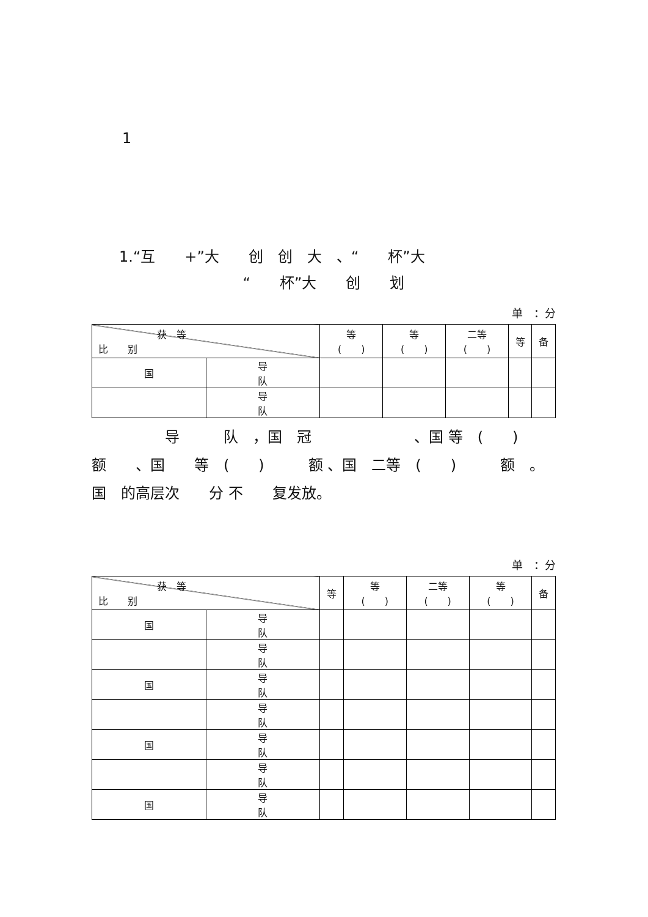1
1.“互　　+”大　　创　创　大　、“　　杯”大
“　　杯”大　　创　　划
单　：分
| 获 等 比 别 | | 等 ( ) | 等 ( ) | 二等 ( ) | 等 | 备 |
| --- | --- | --- | --- | --- | --- | --- |
| 国 | 导 队 | | | | | |
| | 导 队 | | | | | |
　　　　　导　　　队　，国　冠　　　　　　　、国 等　(　　)　　　额　　、国　　等　(　　)　　　额 、国　二等　(　　)　　　额　。国　的高层次　　分 不　　复发放。
单　：分
| 获 等 比 别 | | 等 | 等 ( ) | 二等 ( ) | 等 ( ) | 备 |
| --- | --- | --- | --- | --- | --- | --- |
| 国 | 导 队 | | | | | |
| | 导 队 | | | | | |
| 国 | 导 队 | | | | | |
| | 导 队 | | | | | |
| 国 | 导 队 | | | | | |
| | 导 队 | | | | | |
| 国 | 导 队 | | | | | |